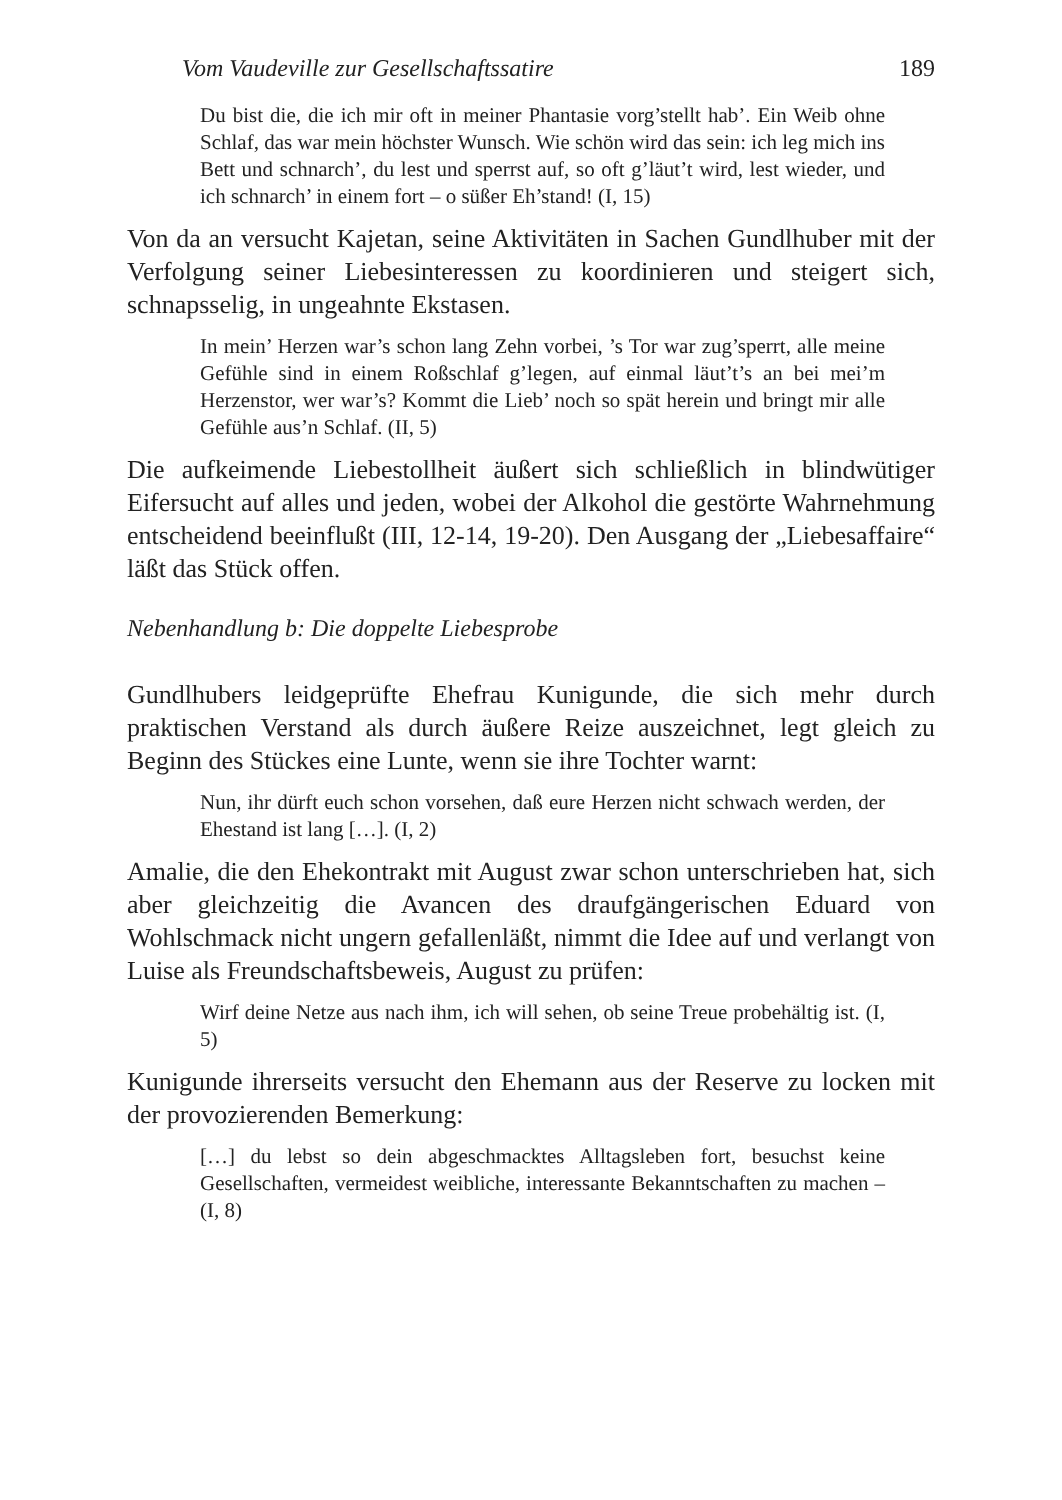Vom Vaudeville zur Gesellschaftssatire 189
Du bist die, die ich mir oft in meiner Phantasie vorg’stellt hab’. Ein Weib ohne Schlaf, das war mein höchster Wunsch. Wie schön wird das sein: ich leg mich ins Bett und schnarch’, du lest und sperrst auf, so oft g’läut’t wird, lest wieder, und ich schnarch’ in einem fort – o süßer Eh’stand! (I, 15)
Von da an versucht Kajetan, seine Aktivitäten in Sachen Gundlhuber mit der Verfolgung seiner Liebesinteressen zu koordinieren und steigert sich, schnapsselig, in ungeahnte Ekstasen.
In mein’ Herzen war’s schon lang Zehn vorbei, ’s Tor war zug’sperrt, alle meine Gefühle sind in einem Roßschlaf g’legen, auf einmal läut’t’s an bei mei’m Herzenstor, wer war’s? Kommt die Lieb’ noch so spät herein und bringt mir alle Gefühle aus’n Schlaf. (II, 5)
Die aufkeimende Liebestollheit äußert sich schließlich in blindwütiger Eifersucht auf alles und jeden, wobei der Alkohol die gestörte Wahrnehmung entscheidend beeinflußt (III, 12-14, 19-20). Den Ausgang der „Liebesaffaire“ läßt das Stück offen.
Nebenhandlung b: Die doppelte Liebesprobe
Gundlhubers leidgeprüfte Ehefrau Kunigunde, die sich mehr durch praktischen Verstand als durch äußere Reize auszeichnet, legt gleich zu Beginn des Stückes eine Lunte, wenn sie ihre Tochter warnt:
Nun, ihr dürft euch schon vorsehen, daß eure Herzen nicht schwach werden, der Ehestand ist lang […]. (I, 2)
Amalie, die den Ehekontrakt mit August zwar schon unterschrieben hat, sich aber gleichzeitig die Avancen des draufgängerischen Eduard von Wohlschmack nicht ungern gefallenläßt, nimmt die Idee auf und verlangt von Luise als Freundschaftsbeweis, August zu prüfen:
Wirf deine Netze aus nach ihm, ich will sehen, ob seine Treue probehältig ist. (I, 5)
Kunigunde ihrerseits versucht den Ehemann aus der Reserve zu locken mit der provozierenden Bemerkung:
[…] du lebst so dein abgeschmacktes Alltagsleben fort, besuchst keine Gesellschaften, vermeidest weibliche, interessante Bekanntschaften zu machen – (I, 8)